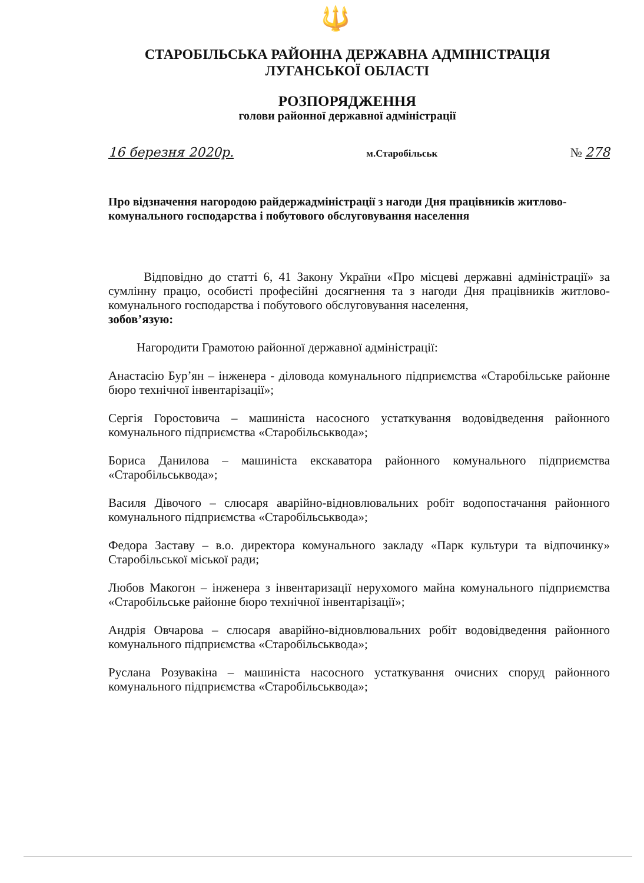🔱
СТАРОБІЛЬСЬКА РАЙОННА ДЕРЖАВНА АДМІНІСТРАЦІЯ
ЛУГАНСЬКОЇ ОБЛАСТІ
РОЗПОРЯДЖЕННЯ
голови районної державної адміністрації
16 березня 2020р. м.Старобільськ № 278
Про відзначення нагородою райдержадміністрації з нагоди Дня працівників житлово-комунального господарства і побутового обслуговування населення
Відповідно до статті 6, 41 Закону України «Про місцеві державні адміністрації» за сумлінну працю, особисті професійні досягнення та з нагоди Дня працівників житлово-комунального господарства і побутового обслуговування населення,
зобов’язую:
Нагородити Грамотою районної державної адміністрації:
Анастасію Бур’ян – інженера - діловода комунального підприємства «Старобільське районне бюро технічної інвентарізації»;
Сергія Горостовича – машиніста насосного устаткування водовідведення районного комунального підприємства «Старобільськвода»;
Бориса Данилова – машиніста екскаватора районного комунального підприємства «Старобільськвода»;
Василя Дівочого – слюсаря аварійно-відновлювальних робіт водопостачання районного комунального підприємства «Старобільськвода»;
Федора Заставу – в.о. директора комунального закладу «Парк культури та відпочинку» Старобільської міської ради;
Любов Макогон – інженера з інвентаризації нерухомого майна комунального підприємства «Старобільське районне бюро технічної інвентарізації»;
Андрія Овчарова – слюсаря аварійно-відновлювальних робіт водовідведення районного комунального підприємства «Старобільськвода»;
Руслана Розувакіна – машиніста насосного устаткування очисних споруд районного комунального підприємства «Старобільськвода»;